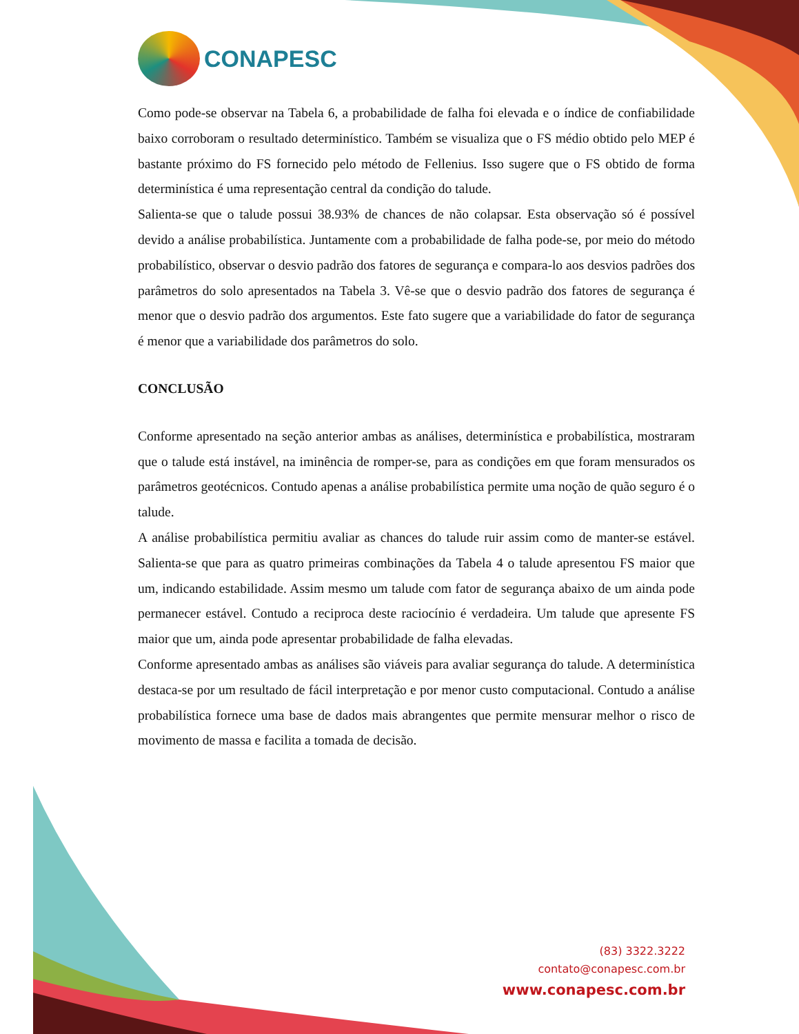CONAPESC
Como pode-se observar na Tabela 6, a probabilidade de falha foi elevada e o índice de confiabilidade baixo corroboram o resultado determinístico. Também se visualiza que o FS médio obtido pelo MEP é bastante próximo do FS fornecido pelo método de Fellenius. Isso sugere que o FS obtido de forma determinística é uma representação central da condição do talude.
Salienta-se que o talude possui 38.93% de chances de não colapsar. Esta observação só é possível devido a análise probabilística. Juntamente com a probabilidade de falha pode-se, por meio do método probabilístico, observar o desvio padrão dos fatores de segurança e compara-lo aos desvios padrões dos parâmetros do solo apresentados na Tabela 3. Vê-se que o desvio padrão dos fatores de segurança é menor que o desvio padrão dos argumentos. Este fato sugere que a variabilidade do fator de segurança é menor que a variabilidade dos parâmetros do solo.
CONCLUSÃO
Conforme apresentado na seção anterior ambas as análises, determinística e probabilística, mostraram que o talude está instável, na iminência de romper-se, para as condições em que foram mensurados os parâmetros geotécnicos. Contudo apenas a análise probabilística permite uma noção de quão seguro é o talude.
A análise probabilística permitiu avaliar as chances do talude ruir assim como de manter-se estável. Salienta-se que para as quatro primeiras combinações da Tabela 4 o talude apresentou FS maior que um, indicando estabilidade. Assim mesmo um talude com fator de segurança abaixo de um ainda pode permanecer estável. Contudo a reciproca deste raciocínio é verdadeira. Um talude que apresente FS maior que um, ainda pode apresentar probabilidade de falha elevadas.
Conforme apresentado ambas as análises são viáveis para avaliar segurança do talude. A determinística destaca-se por um resultado de fácil interpretação e por menor custo computacional. Contudo a análise probabilística fornece uma base de dados mais abrangentes que permite mensurar melhor o risco de movimento de massa e facilita a tomada de decisão.
(83) 3322.3222
contato@conapesc.com.br
www.conapesc.com.br